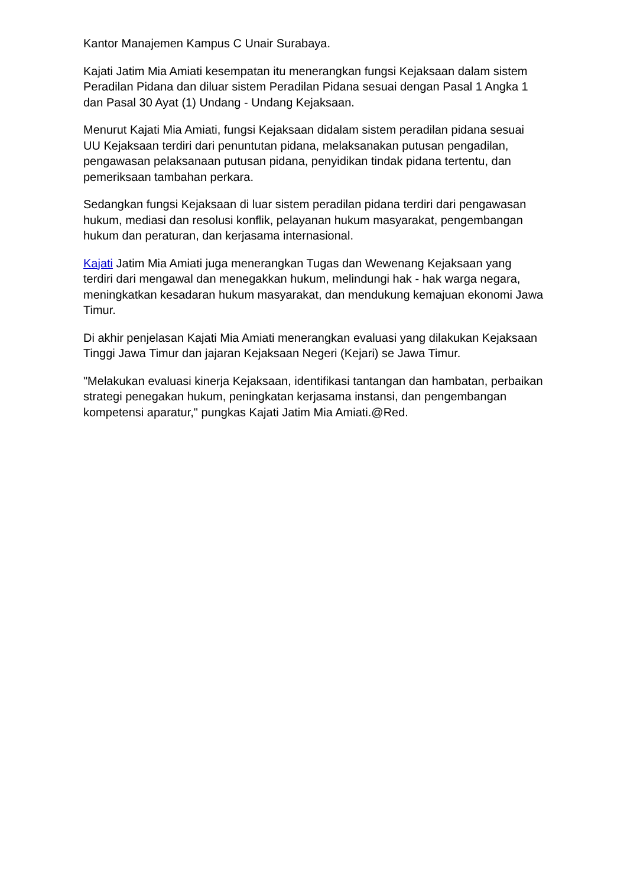Kantor Manajemen Kampus C Unair Surabaya.
Kajati Jatim Mia Amiati kesempatan itu menerangkan fungsi Kejaksaan dalam sistem Peradilan Pidana dan diluar sistem Peradilan Pidana sesuai dengan Pasal 1 Angka 1 dan Pasal 30 Ayat (1) Undang - Undang Kejaksaan.
Menurut Kajati Mia Amiati, fungsi Kejaksaan didalam sistem peradilan pidana sesuai UU Kejaksaan terdiri dari penuntutan pidana, melaksanakan putusan pengadilan, pengawasan pelaksanaan putusan pidana, penyidikan tindak pidana tertentu, dan pemeriksaan tambahan perkara.
Sedangkan fungsi Kejaksaan di luar sistem peradilan pidana terdiri dari pengawasan hukum, mediasi dan resolusi konflik, pelayanan hukum masyarakat, pengembangan hukum dan peraturan, dan kerjasama internasional.
Kajati Jatim Mia Amiati juga menerangkan Tugas dan Wewenang Kejaksaan yang terdiri dari mengawal dan menegakkan hukum, melindungi hak - hak warga negara, meningkatkan kesadaran hukum masyarakat, dan mendukung kemajuan ekonomi Jawa Timur.
Di akhir penjelasan Kajati Mia Amiati menerangkan evaluasi yang dilakukan Kejaksaan Tinggi Jawa Timur dan jajaran Kejaksaan Negeri (Kejari) se Jawa Timur.
"Melakukan evaluasi kinerja Kejaksaan, identifikasi tantangan dan hambatan, perbaikan strategi penegakan hukum, peningkatan kerjasama instansi, dan pengembangan kompetensi aparatur," pungkas Kajati Jatim Mia Amiati.@Red.